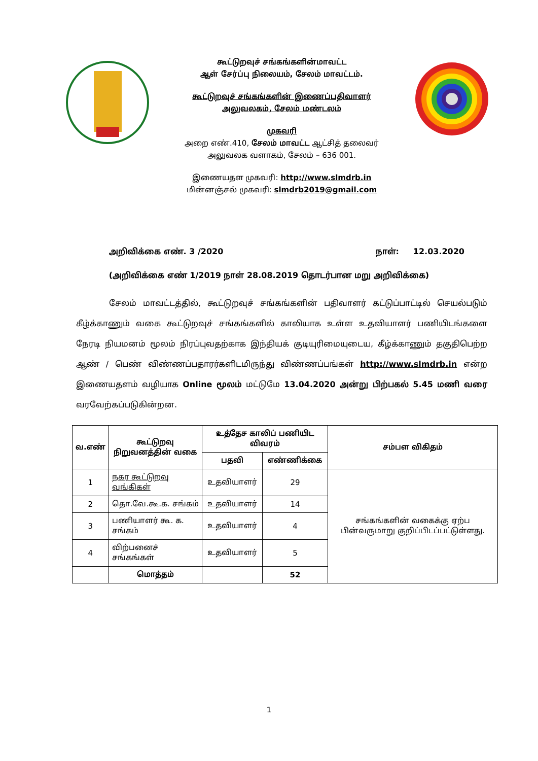கூட்டுறவுச் சங்கங்களின்மாவட்ட
ஆள் சேர்ப்பு நிலையம், சேலம் மாவட்டம்.
கூட்டுறவுச் சங்கங்களின் இணைப்பதிவாளர்
அலுவலகம், சேலம் மண்டலம்
முகவரி
அறை எண்.410, சேலம் மாவட்ட ஆட்சித் தலைவர்
அலுவலக வளாகம், சேலம் – 636 001.
இணையதள முகவரி: http://www.slmdrb.in
மின்னஞ்சல் முகவரி: slmdrb2019@gmail.com
அறிவிக்கை எண். 3 /2020 நாள்: 12.03.2020
(அறிவிக்கை எண் 1/2019 நாள் 28.08.2019 தொடர்பான மறு அறிவிக்கை)
சேலம் மாவட்டத்தில், கூட்டுறவுச் சங்கங்களின் பதிவாளர் கட்டுப்பாட்டில் செயல்படும் கீழ்க்காணும் வகை கூட்டுறவுச் சங்கங்களில் காலியாக உள்ள உதவியாளர் பணியிடங்களை நேரடி நியமனம் மூலம் நிரப்புவதற்காக இந்தியக் குடியுரிமையுடைய, கீழ்க்காணும் தகுதிபெற்ற ஆண் / பெண் விண்ணப்பதாரர்களிடமிருந்து விண்ணப்பங்கள் http://www.slmdrb.in என்ற இணையதளம் வழியாக Online மூலம் மட்டுமே 13.04.2020 அன்று பிற்பகல் 5.45 மணி வரை வரவேற்கப்படுகின்றன.
| வ.எண் | கூட்டுறவு நிறுவனத்தின் வகை | உத்தேச காலிப் பணியிட விவரம் | | சம்பள விகிதம் |
| --- | --- | --- | --- | --- |
| | | பதவி | எண்ணிக்கை | |
| 1 | நகர கூட்டுறவு வங்கிகள் | உதவியாளர் | 29 | சங்கங்களின் வகைக்கு ஏற்ப பின்வருமாறு குறிப்பிடப்பட்டுள்ளது. |
| 2 | தொ.வே.கூ.க. சங்கம் | உதவியாளர் | 14 | |
| 3 | பணியாளர் கூ. க. சங்கம் | உதவியாளர் | 4 | |
| 4 | விற்பனைச் சங்கங்கள் | உதவியாளர் | 5 | |
| | மொத்தம் | | 52 | |
1